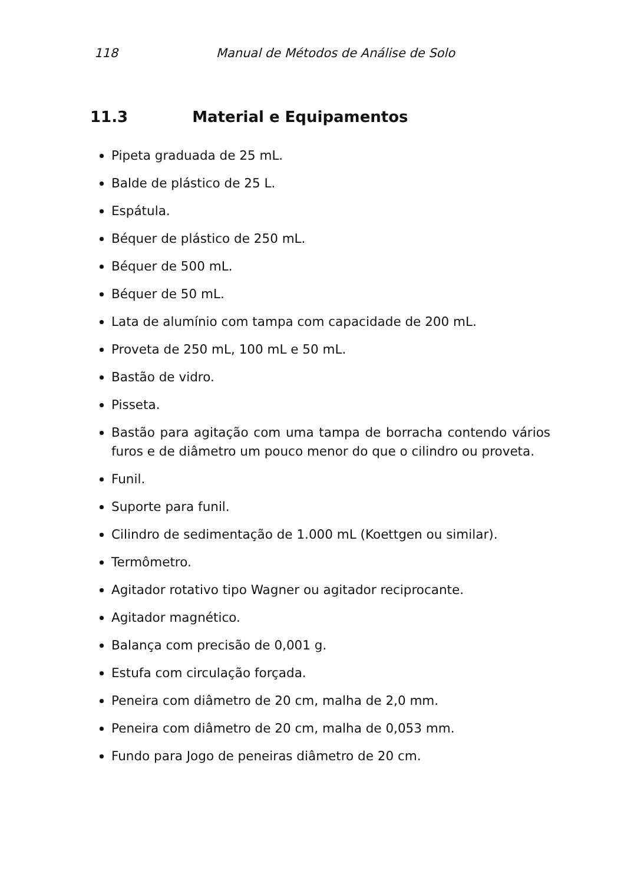118 Manual de Métodos de Análise de Solo
11.3 Material e Equipamentos
Pipeta graduada de 25 mL.
Balde de plástico de 25 L.
Espátula.
Béquer de plástico de 250 mL.
Béquer de 500 mL.
Béquer de 50 mL.
Lata de alumínio com tampa com capacidade de 200 mL.
Proveta de 250 mL, 100 mL e 50 mL.
Bastão de vidro.
Pisseta.
Bastão para agitação com uma tampa de borracha contendo vários furos e de diâmetro um pouco menor do que o cilindro ou proveta.
Funil.
Suporte para funil.
Cilindro de sedimentação de 1.000 mL (Koettgen ou similar).
Termômetro.
Agitador rotativo tipo Wagner ou agitador reciprocante.
Agitador magnético.
Balança com precisão de 0,001 g.
Estufa com circulação forçada.
Peneira com diâmetro de 20 cm, malha de 2,0 mm.
Peneira com diâmetro de 20 cm, malha de 0,053 mm.
Fundo para Jogo de peneiras diâmetro de 20 cm.